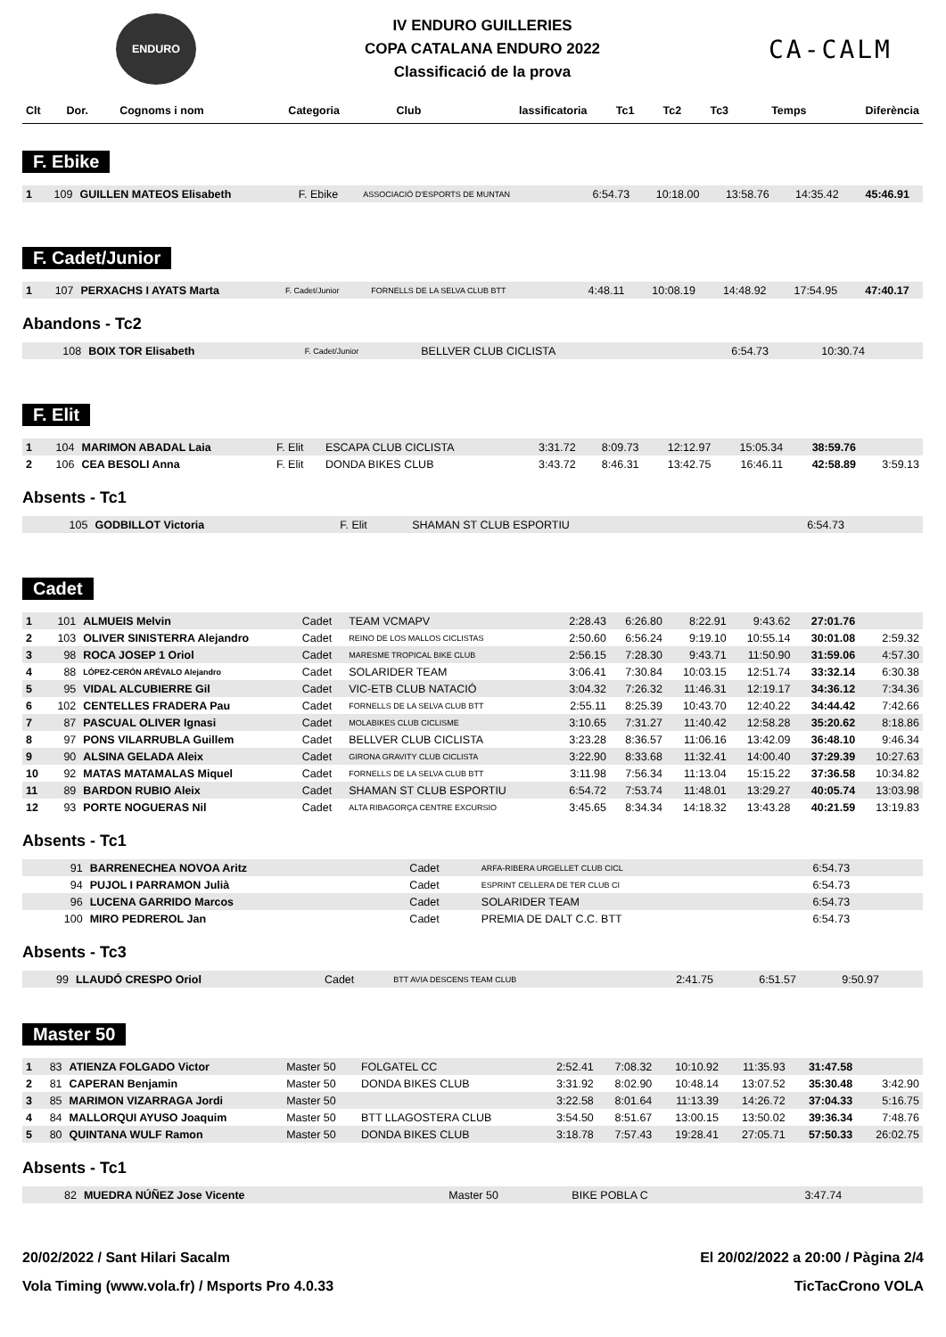ENDURO
IV ENDURO GUILLERIES
COPA CATALANA ENDURO 2022
Classificació de la prova
CA-CALM
| Clt | Dor. | Cognoms i nom | Categoria | Club | lassificatoria | Tc1 | Tc2 | Tc3 | Temps | Diferència |
| --- | --- | --- | --- | --- | --- | --- | --- | --- | --- | --- |
F. Ebike
| 1 | 109 | GUILLEN MATEOS Elisabeth | F. Ebike | ASSOCIACIÓ D'ESPORTS DE MUNTAN | 6:54.73 | 10:18.00 | 13:58.76 | 14:35.42 | 45:46.91 | |
F. Cadet/Junior
| 1 | 107 | PERXACHS I AYATS Marta | F. Cadet/Junior | FORNELLS DE LA SELVA CLUB BTT | 4:48.11 | 10:08.19 | 14:48.92 | 17:54.95 | 47:40.17 | |
Abandons - Tc2
| | 108 | BOIX TOR Elisabeth | F. Cadet/Junior | BELLVER CLUB CICLISTA | 6:54.73 | 10:30.74 | | | | |
F. Elit
| 1 | 104 | MARIMON ABADAL Laia | F. Elit | ESCAPA CLUB CICLISTA | 3:31.72 | 8:09.73 | 12:12.97 | 15:05.34 | 38:59.76 | |
| 2 | 106 | CEA BESOLI Anna | F. Elit | DONDA BIKES CLUB | 3:43.72 | 8:46.31 | 13:42.75 | 16:46.11 | 42:58.89 | 3:59.13 |
Absents - Tc1
| | 105 | GODBILLOT Victoria | F. Elit | SHAMAN ST CLUB ESPORTIU | 6:54.73 | | | | | |
Cadet
| 1 | 101 | ALMUEIS Melvin | Cadet | TEAM VCMAPV | 2:28.43 | 6:26.80 | 8:22.91 | 9:43.62 | 27:01.76 | |
| 2 | 103 | OLIVER SINISTERRA Alejandro | Cadet | REINO DE LOS MALLOS CICLISTAS | 2:50.60 | 6:56.24 | 9:19.10 | 10:55.14 | 30:01.08 | 2:59.32 |
| 3 | 98 | ROCA JOSEP 1 Oriol | Cadet | MARESME TROPICAL BIKE CLUB | 2:56.15 | 7:28.30 | 9:43.71 | 11:50.90 | 31:59.06 | 4:57.30 |
| 4 | 88 | LÓPEZ-CERÓN ARÉVALO Alejandro | Cadet | SOLARIDER TEAM | 3:06.41 | 7:30.84 | 10:03.15 | 12:51.74 | 33:32.14 | 6:30.38 |
| 5 | 95 | VIDAL ALCUBIERRE Gil | Cadet | VIC-ETB CLUB NATACIÓ | 3:04.32 | 7:26.32 | 11:46.31 | 12:19.17 | 34:36.12 | 7:34.36 |
| 6 | 102 | CENTELLES FRADERA Pau | Cadet | FORNELLS DE LA SELVA CLUB BTT | 2:55.11 | 8:25.39 | 10:43.70 | 12:40.22 | 34:44.42 | 7:42.66 |
| 7 | 87 | PASCUAL OLIVER Ignasi | Cadet | MOLABIKES CLUB CICLISME | 3:10.65 | 7:31.27 | 11:40.42 | 12:58.28 | 35:20.62 | 8:18.86 |
| 8 | 97 | PONS VILARRUBLA Guillem | Cadet | BELLVER CLUB CICLISTA | 3:23.28 | 8:36.57 | 11:06.16 | 13:42.09 | 36:48.10 | 9:46.34 |
| 9 | 90 | ALSINA GELADA Aleix | Cadet | GIRONA GRAVITY CLUB CICLISTA | 3:22.90 | 8:33.68 | 11:32.41 | 14:00.40 | 37:29.39 | 10:27.63 |
| 10 | 92 | MATAS MATAMALAS Miquel | Cadet | FORNELLS DE LA SELVA CLUB BTT | 3:11.98 | 7:56.34 | 11:13.04 | 15:15.22 | 37:36.58 | 10:34.82 |
| 11 | 89 | BARDON RUBIO Aleix | Cadet | SHAMAN ST CLUB ESPORTIU | 6:54.72 | 7:53.74 | 11:48.01 | 13:29.27 | 40:05.74 | 13:03.98 |
| 12 | 93 | PORTE NOGUERAS Nil | Cadet | ALTA RIBAGORÇA CENTRE EXCURSIO | 3:45.65 | 8:34.34 | 14:18.32 | 13:43.28 | 40:21.59 | 13:19.83 |
Absents - Tc1
| | 91 | BARRENECHEA NOVOA Aritz | Cadet | ARFA-RIBERA URGELLET CLUB CICL | 6:54.73 | | | | | |
| | 94 | PUJOL I PARRAMON Julià | Cadet | ESPRINT CELLERA DE TER CLUB CI | 6:54.73 | | | | | |
| | 96 | LUCENA GARRIDO Marcos | Cadet | SOLARIDER TEAM | 6:54.73 | | | | | |
| | 100 | MIRO PEDREROL Jan | Cadet | PREMIA DE DALT C.C. BTT | 6:54.73 | | | | | |
Absents - Tc3
| | 99 | LLAUDÓ CRESPO Oriol | Cadet | BTT AVIA DESCENS TEAM CLUB | 2:41.75 | 6:51.57 | 9:50.97 | | | |
Master 50
| 1 | 83 | ATIENZA FOLGADO Victor | Master 50 | FOLGATEL CC | 2:52.41 | 7:08.32 | 10:10.92 | 11:35.93 | 31:47.58 | |
| 2 | 81 | CAPERAN Benjamin | Master 50 | DONDA BIKES CLUB | 3:31.92 | 8:02.90 | 10:48.14 | 13:07.52 | 35:30.48 | 3:42.90 |
| 3 | 85 | MARIMON VIZARRAGA Jordi | Master 50 | | 3:22.58 | 8:01.64 | 11:13.39 | 14:26.72 | 37:04.33 | 5:16.75 |
| 4 | 84 | MALLORQUI AYUSO Joaquim | Master 50 | BTT LLAGOSTERA CLUB | 3:54.50 | 8:51.67 | 13:00.15 | 13:50.02 | 39:36.34 | 7:48.76 |
| 5 | 80 | QUINTANA WULF Ramon | Master 50 | DONDA BIKES CLUB | 3:18.78 | 7:57.43 | 19:28.41 | 27:05.71 | 57:50.33 | 26:02.75 |
Absents - Tc1
| | 82 | MUEDRA NÚÑEZ Jose Vicente | Master 50 | BIKE POBLA C | 3:47.74 | | | | | |
20/02/2022 / Sant Hilari Sacalm El 20/02/2022 a 20:00 / Pàgina 2/4
Vola Timing (www.vola.fr) / Msports Pro 4.0.33 TicTacCrono VOLA